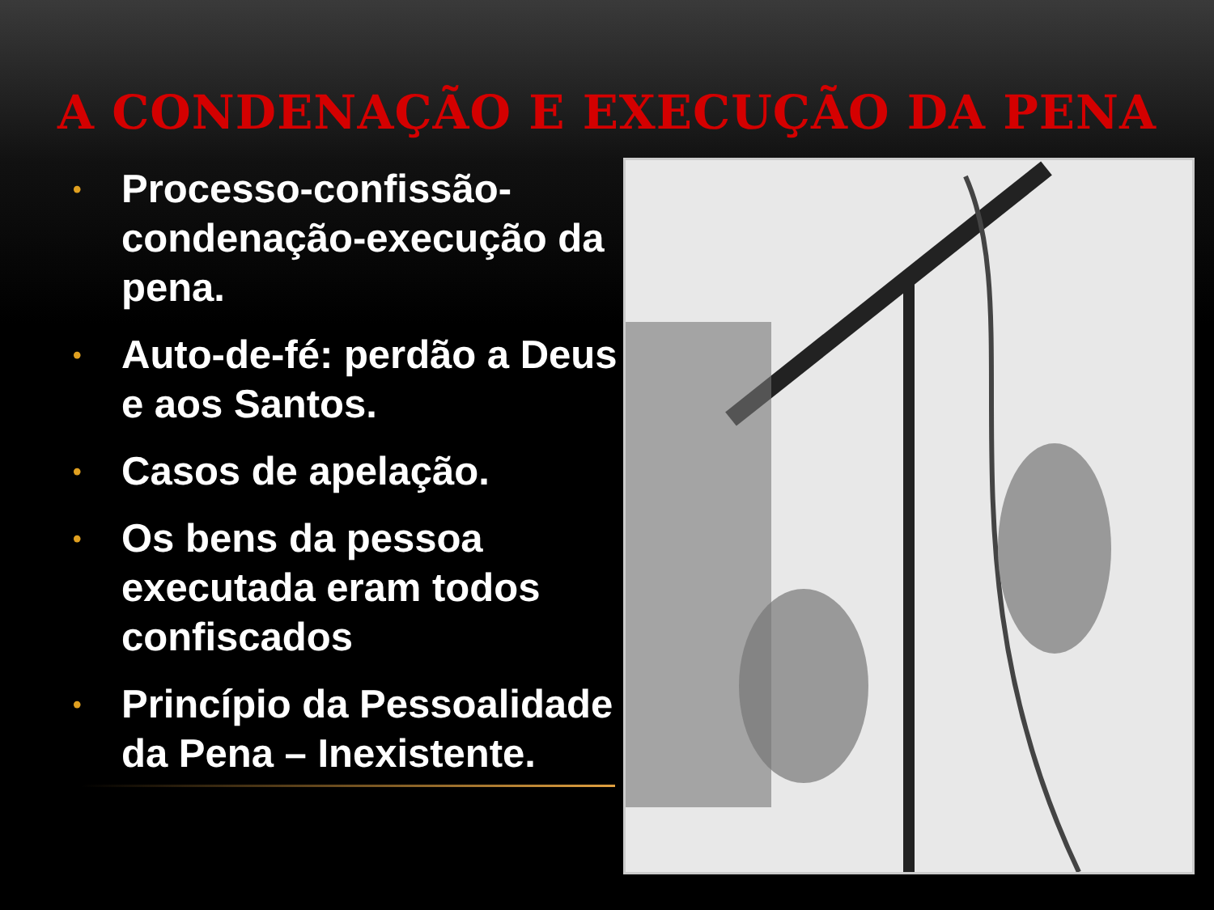A CONDENAÇÃO E EXECUÇÃO DA PENA
• Processo-confissão-condenação-execução da pena.
• Auto-de-fé: perdão a Deus e aos Santos.
• Casos de apelação.
• Os bens da pessoa executada eram todos confiscados
• Princípio da Pessoalidade da Pena – Inexistente.